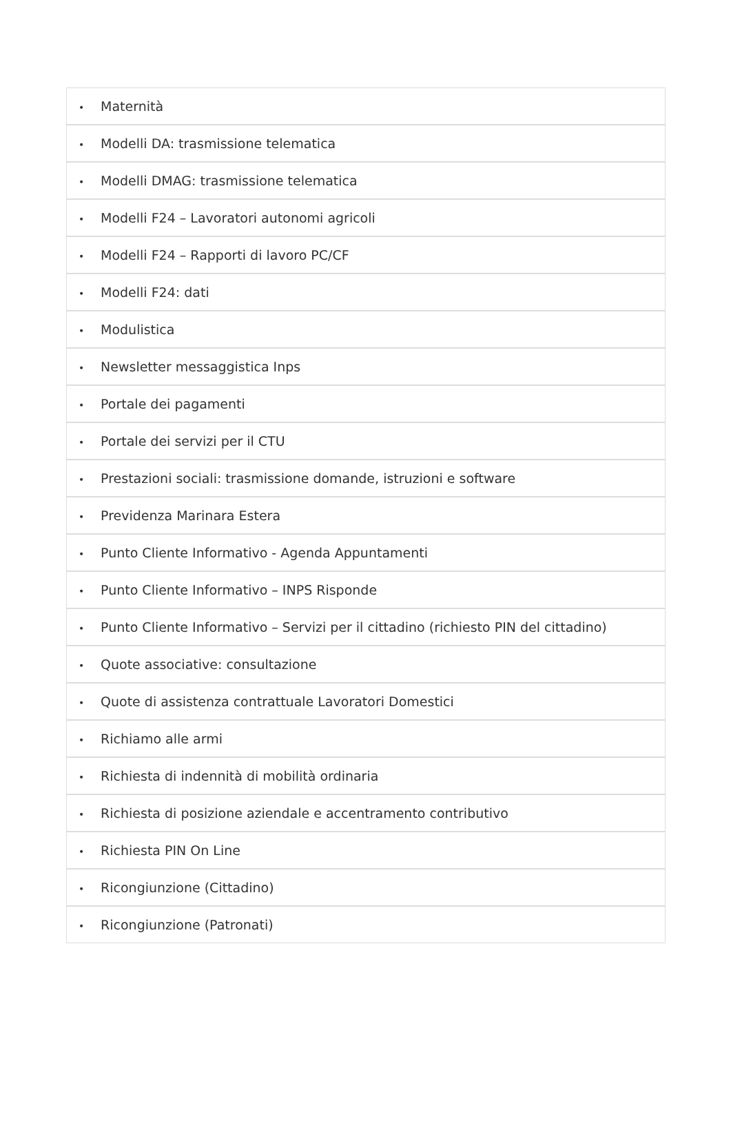• Maternità
• Modelli DA: trasmissione telematica
• Modelli DMAG: trasmissione telematica
• Modelli F24 – Lavoratori autonomi agricoli
• Modelli F24 – Rapporti di lavoro PC/CF
• Modelli F24: dati
• Modulistica
• Newsletter messaggistica Inps
• Portale dei pagamenti
• Portale dei servizi per il CTU
• Prestazioni sociali: trasmissione domande, istruzioni e software
• Previdenza Marinara Estera
• Punto Cliente Informativo - Agenda Appuntamenti
• Punto Cliente Informativo – INPS Risponde
• Punto Cliente Informativo – Servizi per il cittadino (richiesto PIN del cittadino)
• Quote associative: consultazione
• Quote di assistenza contrattuale Lavoratori Domestici
• Richiamo alle armi
• Richiesta di indennità di mobilità ordinaria
• Richiesta di posizione aziendale e accentramento contributivo
• Richiesta PIN On Line
• Ricongiunzione (Cittadino)
• Ricongiunzione (Patronati)